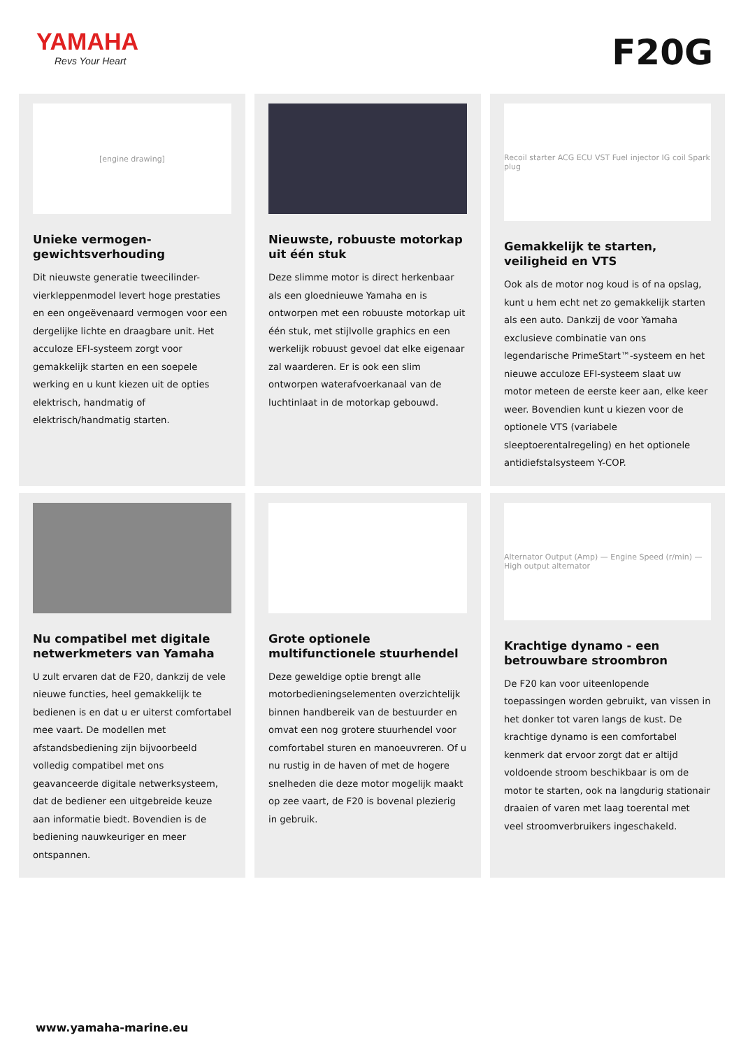YAMAHA
Revs Your Heart
F20G
[engine drawing]
Unieke vermogen-gewichtsverhouding
Dit nieuwste generatie tweecilinder-vierkleppenmodel levert hoge prestaties en een ongeëvenaard vermogen voor een dergelijke lichte en draagbare unit. Het acculoze EFI-systeem zorgt voor gemakkelijk starten en een soepele werking en u kunt kiezen uit de opties elektrisch, handmatig of elektrisch/handmatig starten.
Nieuwste, robuuste motorkap uit één stuk
Deze slimme motor is direct herkenbaar als een gloednieuwe Yamaha en is ontworpen met een robuuste motorkap uit één stuk, met stijlvolle graphics en een werkelijk robuust gevoel dat elke eigenaar zal waarderen. Er is ook een slim ontworpen waterafvoerkanaal van de luchtinlaat in de motorkap gebouwd.
Recoil starter ACG ECU VST Fuel injector IG coil Spark plug
Gemakkelijk te starten, veiligheid en VTS
Ook als de motor nog koud is of na opslag, kunt u hem echt net zo gemakkelijk starten als een auto. Dankzij de voor Yamaha exclusieve combinatie van ons legendarische PrimeStart™-systeem en het nieuwe acculoze EFI-systeem slaat uw motor meteen de eerste keer aan, elke keer weer. Bovendien kunt u kiezen voor de optionele VTS (variabele sleeptoerentalregeling) en het optionele antidiefstalsysteem Y-COP.
Nu compatibel met digitale netwerkmeters van Yamaha
U zult ervaren dat de F20, dankzij de vele nieuwe functies, heel gemakkelijk te bedienen is en dat u er uiterst comfortabel mee vaart. De modellen met afstandsbediening zijn bijvoorbeeld volledig compatibel met ons geavanceerde digitale netwerksysteem, dat de bediener een uitgebreide keuze aan informatie biedt. Bovendien is de bediening nauwkeuriger en meer ontspannen.
Grote optionele multifunctionele stuurhendel
Deze geweldige optie brengt alle motorbedieningselementen overzichtelijk binnen handbereik van de bestuurder en omvat een nog grotere stuurhendel voor comfortabel sturen en manoeuvreren. Of u nu rustig in de haven of met de hogere snelheden die deze motor mogelijk maakt op zee vaart, de F20 is bovenal plezierig in gebruik.
Alternator Output (Amp) — Engine Speed (r/min) — High output alternator
Krachtige dynamo - een betrouwbare stroombron
De F20 kan voor uiteenlopende toepassingen worden gebruikt, van vissen in het donker tot varen langs de kust. De krachtige dynamo is een comfortabel kenmerk dat ervoor zorgt dat er altijd voldoende stroom beschikbaar is om de motor te starten, ook na langdurig stationair draaien of varen met laag toerental met veel stroomverbruikers ingeschakeld.
www.yamaha-marine.eu